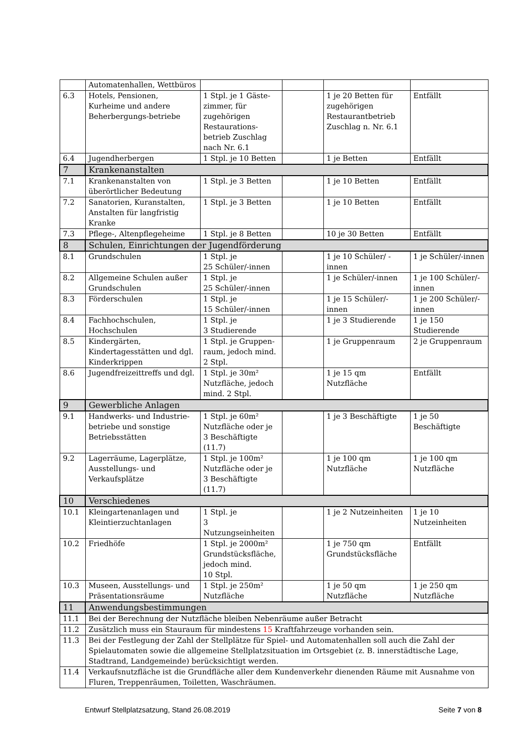| | Automatenhallen, Wettbüros | | | | |
| 6.3 | Hotels, Pensionen, Kurheime und andere Beherbergungs-betriebe | 1 Stpl. je 1 Gäste-zimmer, für zugehörigen Restaurations-betrieb Zuschlag nach Nr. 6.1 | | 1 je 20 Betten für zugehörigen Restaurantbetrieb Zuschlag n. Nr. 6.1 | Entfällt |
| 6.4 | Jugendherbergen | 1 Stpl. je 10 Betten | | 1 je Betten | Entfällt |
| 7 | Krankenanstalten | | | | |
| 7.1 | Krankenanstalten von überörtlicher Bedeutung | 1 Stpl. je 3 Betten | | 1 je 10 Betten | Entfällt |
| 7.2 | Sanatorien, Kuranstalten, Anstalten für langfristig Kranke | 1 Stpl. je 3 Betten | | 1 je 10 Betten | Entfällt |
| 7.3 | Pflege-, Altenpflegeheime | 1 Stpl. je 8 Betten | | 10 je 30 Betten | Entfällt |
| 8 | Schulen, Einrichtungen der Jugendförderung | | | | |
| 8.1 | Grundschulen | 1 Stpl. je 25 Schüler/-innen | | 1 je 10 Schüler/ -innen | 1 je Schüler/-innen |
| 8.2 | Allgemeine Schulen außer Grundschulen | 1 Stpl. je 25 Schüler/-innen | | 1 je Schüler/-innen | 1 je 100 Schüler/-innen |
| 8.3 | Förderschulen | 1 Stpl. je 15 Schüler/-innen | | 1 je 15 Schüler/-innen | 1 je 200 Schüler/-innen |
| 8.4 | Fachhochschulen, Hochschulen | 1 Stpl. je 3 Studierende | | 1 je 3 Studierende | 1 je 150 Studierende |
| 8.5 | Kindergärten, Kindertagesstätten und dgl. Kinderkrippen | 1 Stpl. je Gruppen-raum, jedoch mind. 2 Stpl. | | 1 je Gruppenraum | 2 je Gruppenraum |
| 8.6 | Jugendfreizeittreffs und dgl. | 1 Stpl. je 30m² Nutzfläche, jedoch mind. 2 Stpl. | | 1 je 15 qm Nutzfläche | Entfällt |
| 9 | Gewerbliche Anlagen | | | | |
| 9.1 | Handwerks- und Industrie-betriebe und sonstige Betriebsstätten | 1 Stpl. je 60m² Nutzfläche oder je 3 Beschäftigte (11.7) | | 1 je 3 Beschäftigte | 1 je 50 Beschäftigte |
| 9.2 | Lagerräume, Lagerplätze, Ausstellungs- und Verkaufsplätze | 1 Stpl. je 100m² Nutzfläche oder je 3 Beschäftigte (11.7) | | 1 je 100 qm Nutzfläche | 1 je 100 qm Nutzfläche |
| 10 | Verschiedenes | | | | |
| 10.1 | Kleingartenanlagen und Kleintierzuchtanlagen | 1 Stpl. je 3 Nutzungseinheiten | | 1 je 2 Nutzeinheiten | 1 je 10 Nutzeinheiten |
| 10.2 | Friedhöfe | 1 Stpl. je 2000m² Grundstücksfläche, jedoch mind. 10 Stpl. | | 1 je 750 qm Grundstücksfläche | Entfällt |
| 10.3 | Museen, Ausstellungs- und Präsentationsräume | 1 Stpl. je 250m² Nutzfläche | | 1 je 50 qm Nutzfläche | 1 je 250 qm Nutzfläche |
| 11 | Anwendungsbestimmungen | | | | |
| 11.1 | Bei der Berechnung der Nutzfläche bleiben Nebenräume außer Betracht | | | | |
| 11.2 | Zusätzlich muss ein Stauraum für mindestens 15 Kraftfahrzeuge vorhanden sein. | | | | |
| 11.3 | Bei der Festlegung der Zahl der Stellplätze für Spiel- und Automatenhallen soll auch die Zahl der Spielautomaten sowie die allgemeine Stellplatzsituation im Ortsgebiet (z. B. innerstädtische Lage, Stadtrand, Landgemeinde) berücksichtigt werden. | | | | |
| 11.4 | Verkaufsnutzfläche ist die Grundfläche aller dem Kundenverkehr dienenden Räume mit Ausnahme von Fluren, Treppenräumen, Toiletten, Waschräumen. | | | | |
Entwurf Stellplatzsatzung, Stand 26.08.2019 Seite 7 von 8